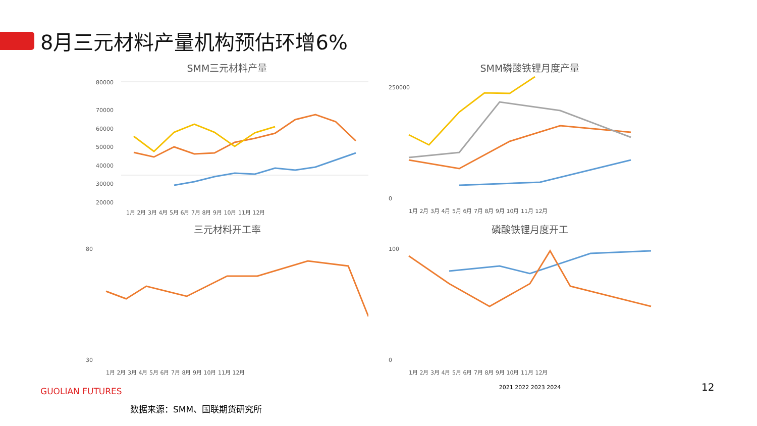8月三元材料产量机构预估环增6%
SMM三元材料产量
80000
70000
60000
50000
40000
30000
20000
1月 2月 3月 4月 5月 6月 7月 8月 9月 10月 11月 12月
SMM磷酸铁锂月度产量
250000
0
1月 2月 3月 4月 5月 6月 7月 8月 9月 10月 11月 12月
三元材料开工率
80
30
1月 2月 3月 4月 5月 6月 7月 8月 9月 10月 11月 12月
磷酸铁锂月度开工
100
0
1月 2月 3月 4月 5月 6月 7月 8月 9月 10月 11月 12月
2021 2022 2023 2024
GUOLIAN FUTURES
数据来源：SMM、国联期货研究所
12